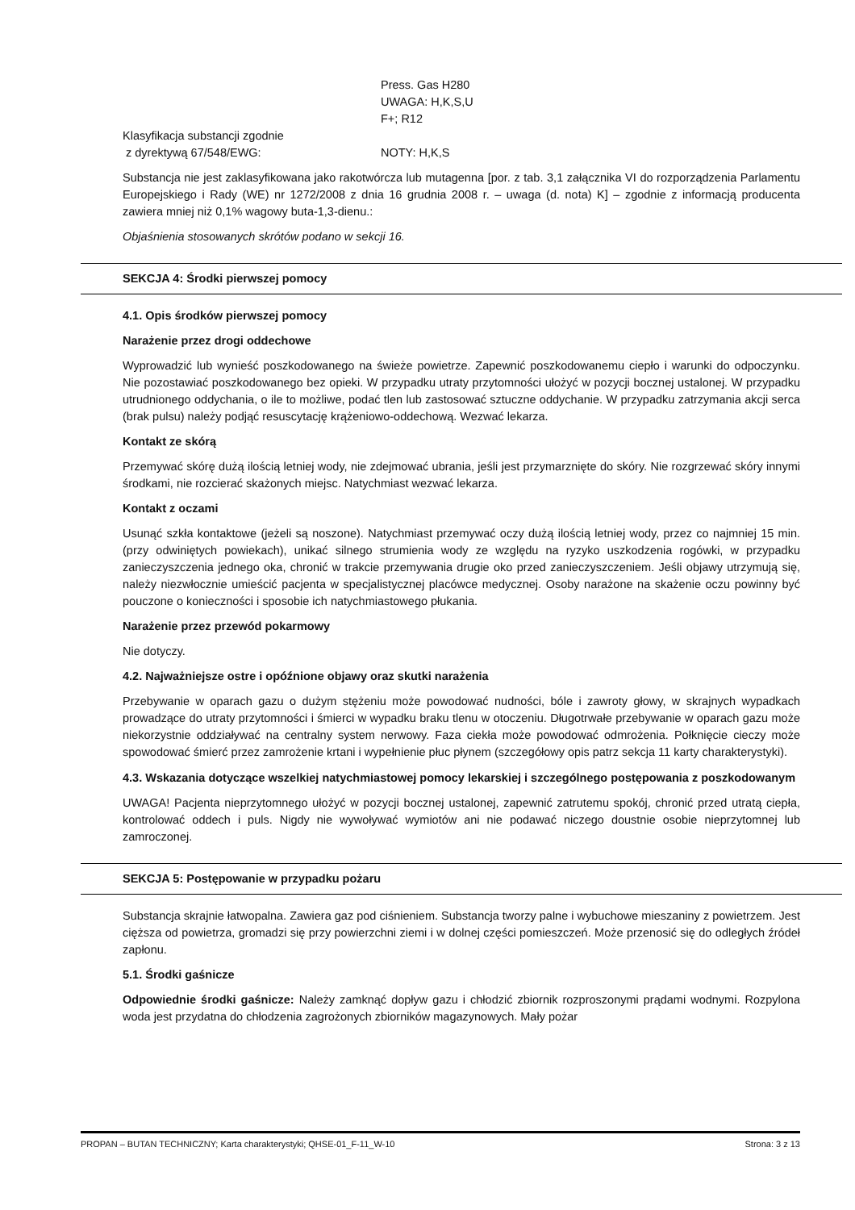Press. Gas H280
UWAGA: H,K,S,U
F+; R12
Klasyfikacja substancji zgodnie
z dyrektywą 67/548/EWG:
NOTY: H,K,S
Substancja nie jest zaklasyfikowana jako rakotwórcza lub mutagenna [por. z tab. 3,1 załącznika VI do rozporządzenia Parlamentu Europejskiego i Rady (WE) nr 1272/2008 z dnia 16 grudnia 2008 r. – uwaga (d. nota) K] – zgodnie z informacją producenta zawiera mniej niż 0,1% wagowy buta-1,3-dienu.:
Objaśnienia stosowanych skrótów podano w sekcji 16.
SEKCJA 4: Środki pierwszej pomocy
4.1. Opis środków pierwszej pomocy
Narażenie przez drogi oddechowe
Wyprowadzić lub wynieść poszkodowanego na świeże powietrze. Zapewnić poszkodowanemu ciepło i warunki do odpoczynku. Nie pozostawiać poszkodowanego bez opieki. W przypadku utraty przytomności ułożyć w pozycji bocznej ustalonej. W przypadku utrudnionego oddychania, o ile to możliwe, podać tlen lub zastosować sztuczne oddychanie. W przypadku zatrzymania akcji serca (brak pulsu) należy podjąć resuscytację krążeniowo-oddechową. Wezwać lekarza.
Kontakt ze skórą
Przemywać skórę dużą ilością letniej wody, nie zdejmować ubrania, jeśli jest przymarznięte do skóry. Nie rozgrzewać skóry innymi środkami, nie rozcierać skażonych miejsc. Natychmiast wezwać lekarza.
Kontakt z oczami
Usunąć szkła kontaktowe (jeżeli są noszone). Natychmiast przemywać oczy dużą ilością letniej wody, przez co najmniej 15 min. (przy odwiniętych powiekach), unikać silnego strumienia wody ze względu na ryzyko uszkodzenia rogówki, w przypadku zanieczyszczenia jednego oka, chronić w trakcie przemywania drugie oko przed zanieczyszczeniem. Jeśli objawy utrzymują się, należy niezwłocznie umieścić pacjenta w specjalistycznej placówce medycznej. Osoby narażone na skażenie oczu powinny być pouczone o konieczności i sposobie ich natychmiastowego płukania.
Narażenie przez przewód pokarmowy
Nie dotyczy.
4.2. Najważniejsze ostre i opóźnione objawy oraz skutki narażenia
Przebywanie w oparach gazu o dużym stężeniu może powodować nudności, bóle i zawroty głowy, w skrajnych wypadkach prowadzące do utraty przytomności i śmierci w wypadku braku tlenu w otoczeniu. Długotrwałe przebywanie w oparach gazu może niekorzystnie oddziaływać na centralny system nerwowy. Faza ciekła może powodować odmrożenia. Połknięcie cieczy może spowodować śmierć przez zamrożenie krtani i wypełnienie płuc płynem (szczegółowy opis patrz sekcja 11 karty charakterystyki).
4.3. Wskazania dotyczące wszelkiej natychmiastowej pomocy lekarskiej i szczególnego postępowania z poszkodowanym
UWAGA! Pacjenta nieprzytomnego ułożyć w pozycji bocznej ustalonej, zapewnić zatrutemu spokój, chronić przed utratą ciepła, kontrolować oddech i puls. Nigdy nie wywoływać wymiotów ani nie podawać niczego doustnie osobie nieprzytomnej lub zamroczonej.
SEKCJA 5: Postępowanie w przypadku pożaru
Substancja skrajnie łatwopalna. Zawiera gaz pod ciśnieniem. Substancja tworzy palne i wybuchowe mieszaniny z powietrzem. Jest cięższa od powietrza, gromadzi się przy powierzchni ziemi i w dolnej części pomieszczeń. Może przenosić się do odległych źródeł zapłonu.
5.1. Środki gaśnicze
Odpowiednie środki gaśnicze: Należy zamknąć dopływ gazu i chłodzić zbiornik rozproszonymi prądami wodnymi. Rozpylona woda jest przydatna do chłodzenia zagrożonych zbiorników magazynowych. Mały pożar
PROPAN – BUTAN TECHNICZNY; Karta charakterystyki; QHSE-01_F-11_W-10 Strona: 3 z 13